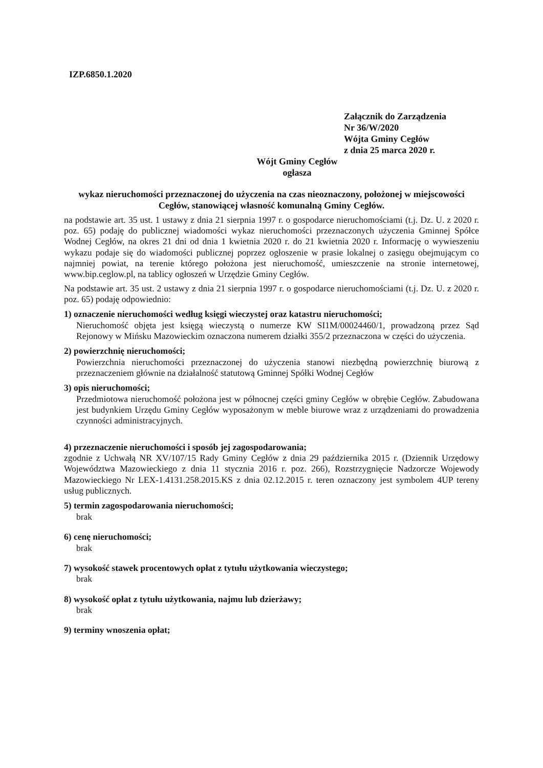IZP.6850.1.2020
Załącznik do Zarządzenia
Nr 36/W/2020
Wójta Gminy Cegłów
z dnia 25 marca 2020 r.
Wójt Gminy Cegłów
ogłasza
wykaz nieruchomości przeznaczonej do użyczenia na czas nieoznaczony, położonej w miejscowości Cegłów, stanowiącej własność komunalną Gminy Cegłów.
na podstawie art. 35 ust. 1 ustawy z dnia 21 sierpnia 1997 r. o gospodarce nieruchomościami (t.j. Dz. U. z 2020 r. poz. 65) podaję do publicznej wiadomości wykaz nieruchomości przeznaczonych użyczenia Gminnej Spółce Wodnej Cegłów, na okres 21 dni od dnia 1 kwietnia 2020 r. do 21 kwietnia 2020 r. Informację o wywieszeniu wykazu podaje się do wiadomości publicznej poprzez ogłoszenie w prasie lokalnej o zasięgu obejmującym co najmniej powiat, na terenie którego położona jest nieruchomość, umieszczenie na stronie internetowej, www.bip.ceglow.pl, na tablicy ogłoszeń w Urzędzie Gminy Cegłów.
Na podstawie art. 35 ust. 2 ustawy z dnia 21 sierpnia 1997 r. o gospodarce nieruchomościami (t.j. Dz. U. z 2020 r. poz. 65) podaję odpowiednio:
1) oznaczenie nieruchomości według księgi wieczystej oraz katastru nieruchomości;
Nieruchomość objęta jest księgą wieczystą o numerze KW SI1M/00024460/1, prowadzoną przez Sąd Rejonowy w Mińsku Mazowieckim oznaczona numerem działki 355/2 przeznaczona w części do użyczenia.
2) powierzchnię nieruchomości;
Powierzchnia nieruchomości przeznaczonej do użyczenia stanowi niezbędną powierzchnię biurową z przeznaczeniem głównie na działalność statutową Gminnej Spółki Wodnej Cegłów
3) opis nieruchomości;
Przedmiotowa nieruchomość położona jest w północnej części gminy Cegłów w obrębie Cegłów. Zabudowana jest budynkiem Urzędu Gminy Cegłów wyposażonym w meble biurowe wraz z urządzeniami do prowadzenia czynności administracyjnych.
4) przeznaczenie nieruchomości i sposób jej zagospodarowania;
zgodnie z Uchwałą NR XV/107/15 Rady Gminy Cegłów z dnia 29 października 2015 r. (Dziennik Urzędowy Województwa Mazowieckiego z dnia 11 stycznia 2016 r. poz. 266), Rozstrzygnięcie Nadzorcze Wojewody Mazowieckiego Nr LEX-1.4131.258.2015.KS z dnia 02.12.2015 r. teren oznaczony jest symbolem 4UP tereny usług publicznych.
5) termin zagospodarowania nieruchomości;
brak
6) cenę nieruchomości;
brak
7) wysokość stawek procentowych opłat z tytułu użytkowania wieczystego;
brak
8) wysokość opłat z tytułu użytkowania, najmu lub dzierżawy;
brak
9) terminy wnoszenia opłat;